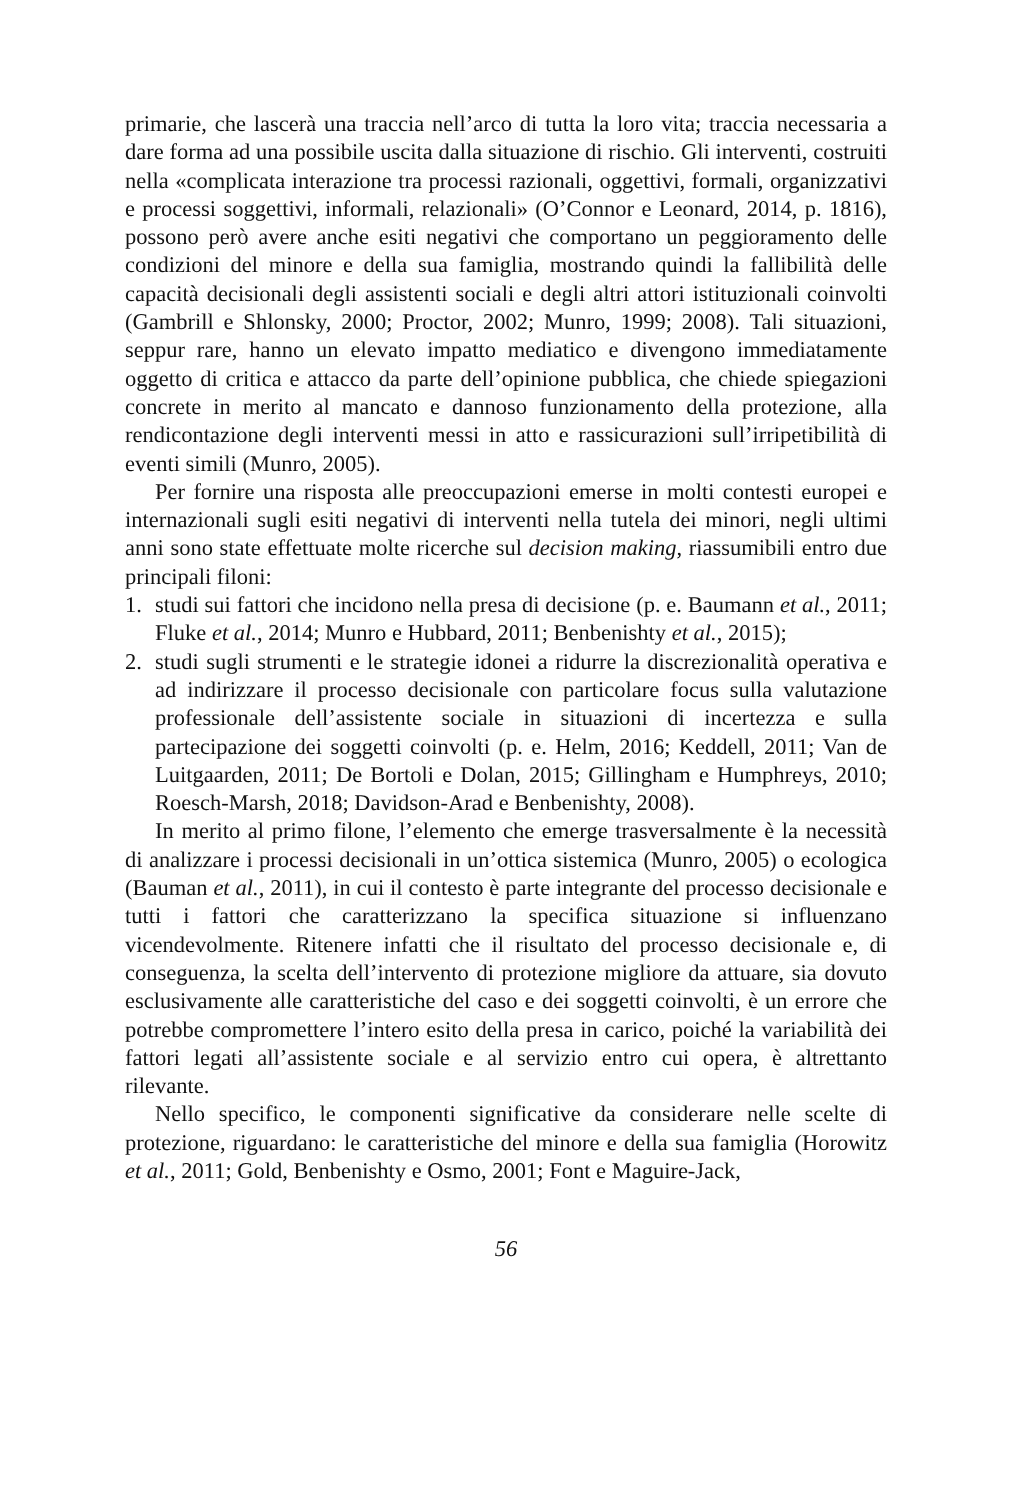primarie, che lascerà una traccia nell’arco di tutta la loro vita; traccia necessaria a dare forma ad una possibile uscita dalla situazione di rischio. Gli interventi, costruiti nella «complicata interazione tra processi razionali, oggettivi, formali, organizzativi e processi soggettivi, informali, relazionali» (O’Connor e Leonard, 2014, p. 1816), possono però avere anche esiti negativi che comportano un peggioramento delle condizioni del minore e della sua famiglia, mostrando quindi la fallibilità delle capacità decisionali degli assistenti sociali e degli altri attori istituzionali coinvolti (Gambrill e Shlonsky, 2000; Proctor, 2002; Munro, 1999; 2008). Tali situazioni, seppur rare, hanno un elevato impatto mediatico e divengono immediatamente oggetto di critica e attacco da parte dell’opinione pubblica, che chiede spiegazioni concrete in merito al mancato e dannoso funzionamento della protezione, alla rendicontazione degli interventi messi in atto e rassicurazioni sull’irripetibilità di eventi simili (Munro, 2005).
Per fornire una risposta alle preoccupazioni emerse in molti contesti europei e internazionali sugli esiti negativi di interventi nella tutela dei minori, negli ultimi anni sono state effettuate molte ricerche sul decision making, riassumibili entro due principali filoni:
1. studi sui fattori che incidono nella presa di decisione (p. e. Baumann et al., 2011; Fluke et al., 2014; Munro e Hubbard, 2011; Benbenishty et al., 2015);
2. studi sugli strumenti e le strategie idonei a ridurre la discrezionalità operativa e ad indirizzare il processo decisionale con particolare focus sulla valutazione professionale dell’assistente sociale in situazioni di incertezza e sulla partecipazione dei soggetti coinvolti (p. e. Helm, 2016; Keddell, 2011; Van de Luitgaarden, 2011; De Bortoli e Dolan, 2015; Gillingham e Humphreys, 2010; Roesch-Marsh, 2018; Davidson-Arad e Benbenishty, 2008).
In merito al primo filone, l’elemento che emerge trasversalmente è la necessità di analizzare i processi decisionali in un’ottica sistemica (Munro, 2005) o ecologica (Bauman et al., 2011), in cui il contesto è parte integrante del processo decisionale e tutti i fattori che caratterizzano la specifica situazione si influenzano vicendevolmente. Ritenere infatti che il risultato del processo decisionale e, di conseguenza, la scelta dell’intervento di protezione migliore da attuare, sia dovuto esclusivamente alle caratteristiche del caso e dei soggetti coinvolti, è un errore che potrebbe compromettere l’intero esito della presa in carico, poiché la variabilità dei fattori legati all’assistente sociale e al servizio entro cui opera, è altrettanto rilevante.
Nello specifico, le componenti significative da considerare nelle scelte di protezione, riguardano: le caratteristiche del minore e della sua famiglia (Horowitz et al., 2011; Gold, Benbenishty e Osmo, 2001; Font e Maguire-Jack,
56